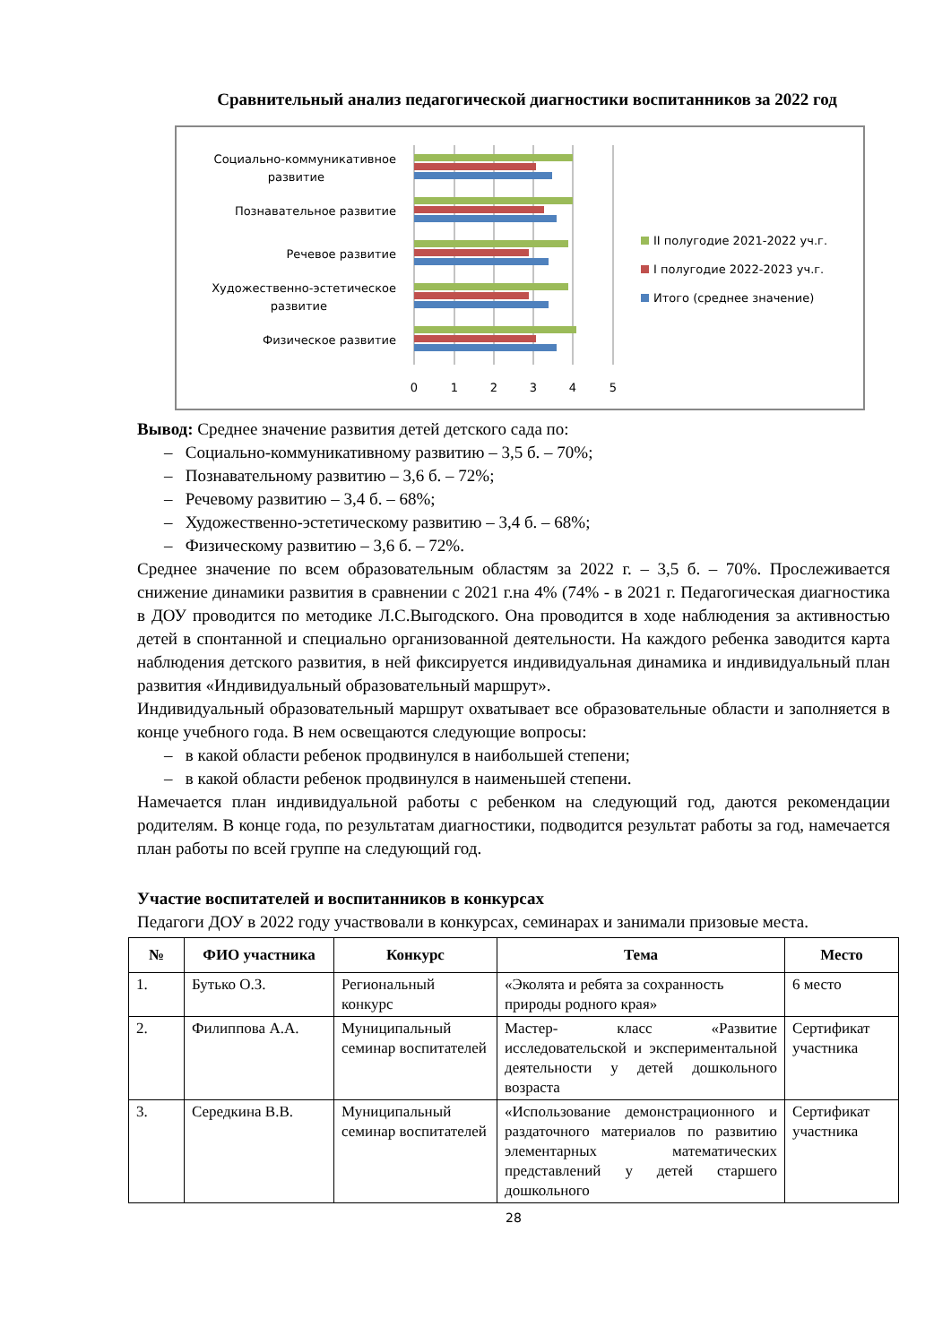Сравнительный анализ педагогической диагностики воспитанников за 2022 год
Социально-коммуникативное
развитие
Познавательное развитие
Речевое развитие
Художественно-эстетическое
развитие
Физическое развитие
0
1
2
3
4
5
II полугодие 2021-2022 уч.г.
I полугодие 2022-2023 уч.г.
Итого (среднее значение)
Вывод: Среднее значение развития детей детского сада по:
– Социально-коммуникативному развитию – 3,5 б. – 70%;
– Познавательному развитию – 3,6 б. – 72%;
– Речевому развитию – 3,4 б. – 68%;
– Художественно-эстетическому развитию – 3,4 б. – 68%;
– Физическому развитию – 3,6 б. – 72%.
Среднее значение по всем образовательным областям за 2022 г. – 3,5 б. – 70%. Прослеживается снижение динамики развития в сравнении с 2021 г.на 4% (74% - в 2021 г. Педагогическая диагностика в ДОУ проводится по методике Л.С.Выгодского. Она проводится в ходе наблюдения за активностью детей в спонтанной и специально организованной деятельности. На каждого ребенка заводится карта наблюдения детского развития, в ней фиксируется индивидуальная динамика и индивидуальный план развития «Индивидуальный образовательный маршрут».
Индивидуальный образовательный маршрут охватывает все образовательные области и заполняется в конце учебного года. В нем освещаются следующие вопросы:
– в какой области ребенок продвинулся в наибольшей степени;
– в какой области ребенок продвинулся в наименьшей степени.
Намечается план индивидуальной работы с ребенком на следующий год, даются рекомендации родителям. В конце года, по результатам диагностики, подводится результат работы за год, намечается план работы по всей группе на следующий год.
Участие воспитателей и воспитанников в конкурсах
Педагоги ДОУ в 2022 году участвовали в конкурсах, семинарах и занимали призовые места.
| № | ФИО участника | Конкурс | Тема | Место |
| --- | --- | --- | --- | --- |
| 1. | Бутько О.З. | Региональный конкурс | «Эколята и ребята за сохранность природы родного края» | 6 место |
| 2. | Филиппова А.А. | Муниципальный семинар воспитателей | Мастер- класс «Развитие исследовательской и экспериментальной деятельности у детей дошкольного возраста | Сертификат участника |
| 3. | Середкина В.В. | Муниципальный семинар воспитателей | «Использование демонстрационного и раздаточного материалов по развитию элементарных математических представлений у детей старшего дошкольного | Сертификат участника |
28